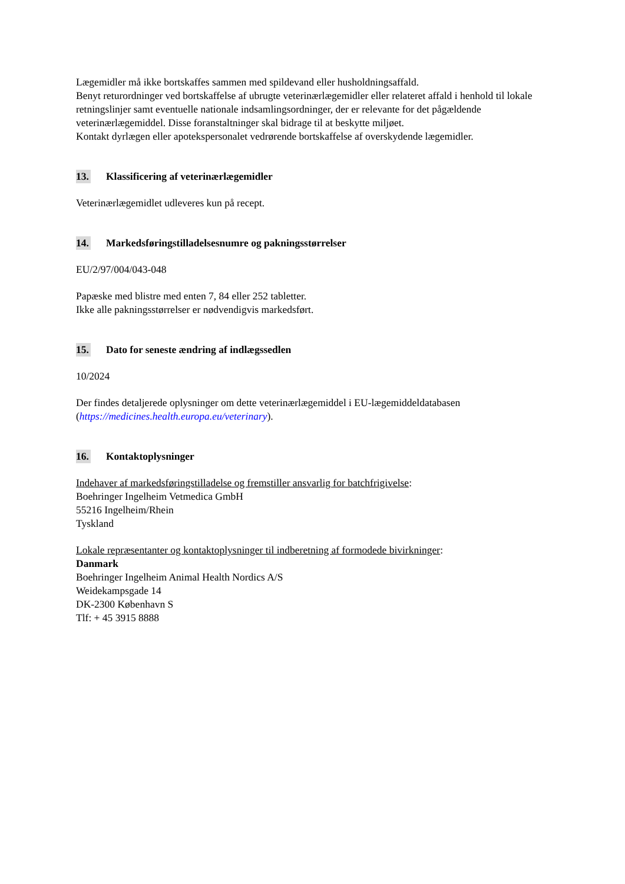Lægemidler må ikke bortskaffes sammen med spildevand eller husholdningsaffald.
Benyt returordninger ved bortskaffelse af ubrugte veterinærlægemidler eller relateret affald i henhold til lokale retningslinjer samt eventuelle nationale indsamlingsordninger, der er relevante for det pågældende veterinærlægemiddel. Disse foranstaltninger skal bidrage til at beskytte miljøet.
Kontakt dyrlægen eller apotekspersonalet vedrørende bortskaffelse af overskydende lægemidler.
13. Klassificering af veterinærlægemidler
Veterinærlægemidlet udleveres kun på recept.
14. Markedsføringstilladelsesnumre og pakningsstørrelser
EU/2/97/004/043-048
Papæske med blistre med enten 7, 84 eller 252 tabletter.
Ikke alle pakningsstørrelser er nødvendigvis markedsført.
15. Dato for seneste ændring af indlægssedlen
10/2024
Der findes detaljerede oplysninger om dette veterinærlægemiddel i EU-lægemiddeldatabasen (https://medicines.health.europa.eu/veterinary).
16. Kontaktoplysninger
Indehaver af markedsføringstilladelse og fremstiller ansvarlig for batchfrigivelse:
Boehringer Ingelheim Vetmedica GmbH
55216 Ingelheim/Rhein
Tyskland
Lokale repræsentanter og kontaktoplysninger til indberetning af formodede bivirkninger:
Danmark
Boehringer Ingelheim Animal Health Nordics A/S
Weidekampsgade 14
DK-2300 København S
Tlf: + 45 3915 8888